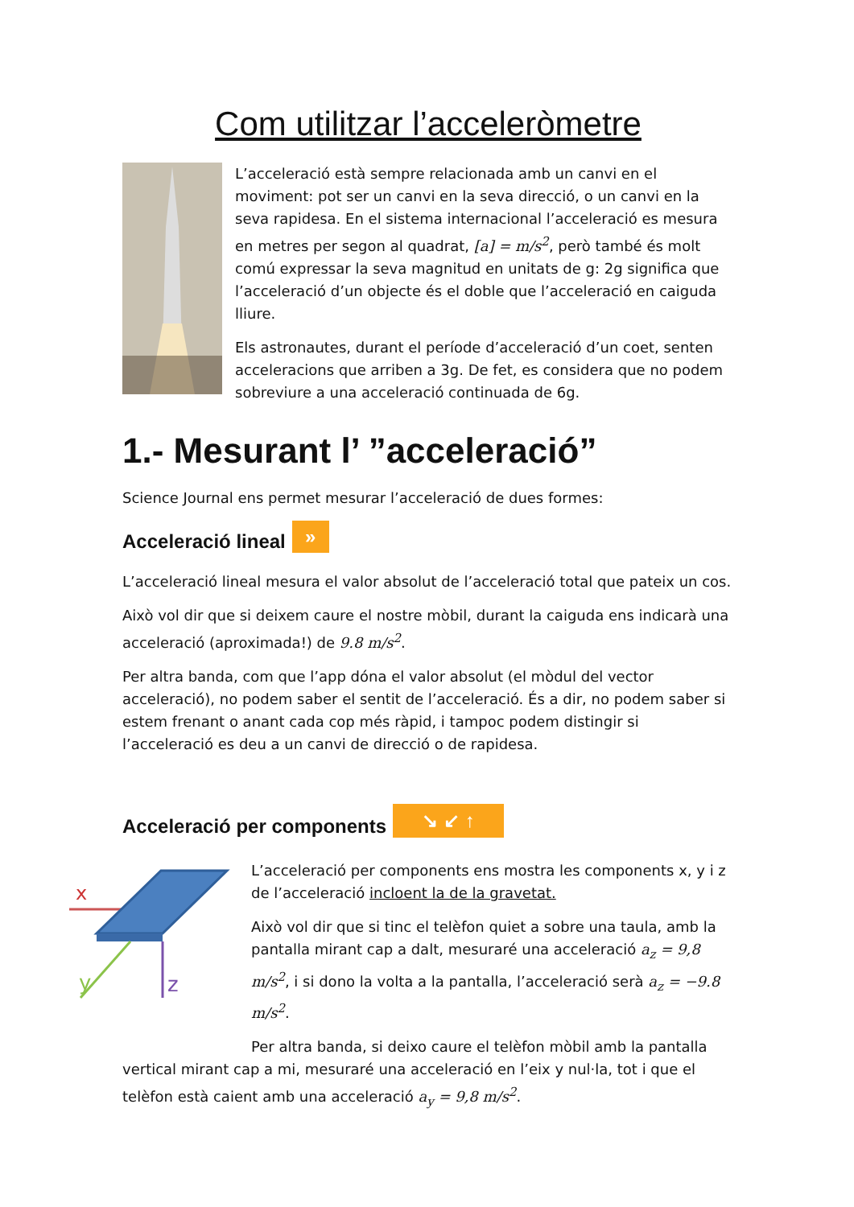Com utilitzar l’acceleròmetre
L’acceleració està sempre relacionada amb un canvi en el moviment: pot ser un canvi en la seva direcció, o un canvi en la seva rapidesa. En el sistema internacional l’acceleració es mesura en metres per segon al quadrat, [a] = m/s<sup>2</sup>, però també és molt comú expressar la seva magnitud en unitats de g: 2g significa que l’acceleració d’un objecte és el doble que l’acceleració en caiguda lliure.
Els astronautes, durant el període d’acceleració d’un coet, senten acceleracions que arriben a 3g. De fet, es considera que no podem sobreviure a una acceleració continuada de 6g.
1.- Mesurant l’ ”acceleració”
Science Journal ens permet mesurar l’acceleració de dues formes:
Acceleració lineal »
L’acceleració lineal mesura el valor absolut de l’acceleració total que pateix un cos.
Això vol dir que si deixem caure el nostre mòbil, durant la caiguda ens indicarà una acceleració (aproximada!) de 9.8 m/s<sup>2</sup>.
Per altra banda, com que l’app dóna el valor absolut (el mòdul del vector acceleració), no podem saber el sentit de l’acceleració. És a dir, no podem saber si estem frenant o anant cada cop més ràpid, i tampoc podem distingir si l’acceleració es deu a un canvi de direcció o de rapidesa.
Acceleració per components ↘ ↙ ↑
x
y
z
L’acceleració per components ens mostra les components x, y i z de l’acceleració incloent la de la gravetat.
Això vol dir que si tinc el telèfon quiet a sobre una taula, amb la pantalla mirant cap a dalt, mesuraré una acceleració a<sub>z</sub> = 9,8 m/s<sup>2</sup>, i si dono la volta a la pantalla, l’acceleració serà a<sub>z</sub> = −9.8 m/s<sup>2</sup>.
Per altra banda, si deixo caure el telèfon mòbil amb la pantalla vertical mirant cap a mi, mesuraré una acceleració en l’eix y nul·la, tot i que el telèfon està caient amb una acceleració a<sub>y</sub> = 9,8 m/s<sup>2</sup>.